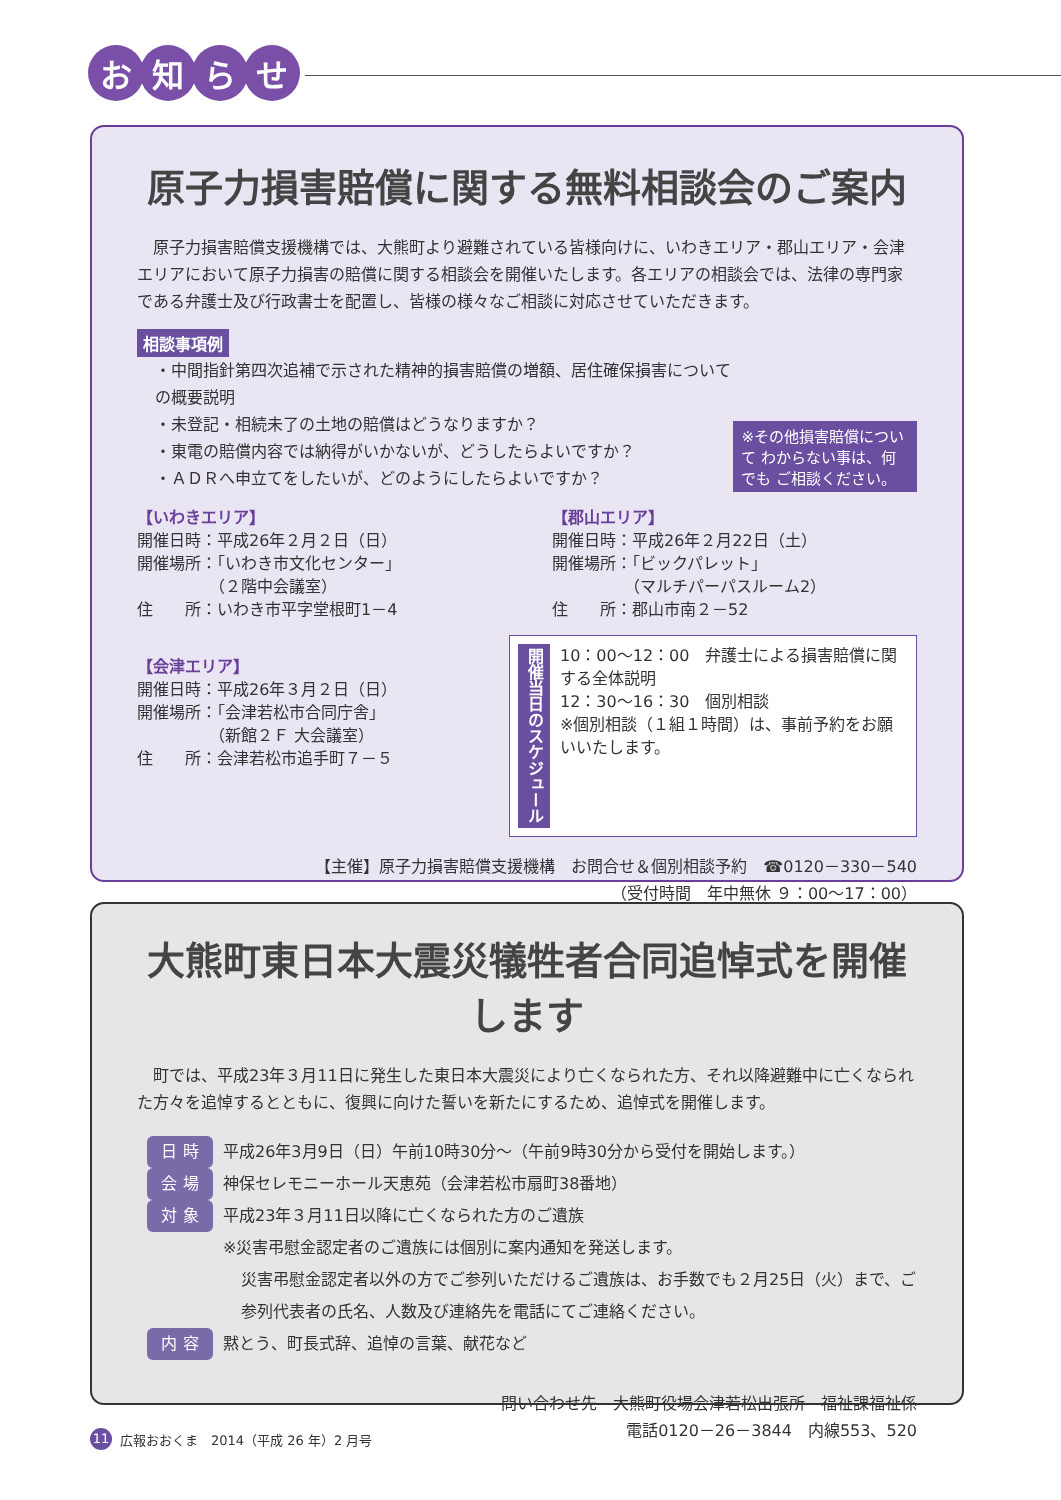お知らせ
原子力損害賠償に関する無料相談会のご案内
　原子力損害賠償支援機構では、大熊町より避難されている皆様向けに、いわきエリア・郡山エリア・会津エリアにおいて原子力損害の賠償に関する相談会を開催いたします。各エリアの相談会では、法律の専門家である弁護士及び行政書士を配置し、皆様の様々なご相談に対応させていただきます。
相談事項例
・中間指針第四次追補で示された精神的損害賠償の増額、居住確保損害についての概要説明
・未登記・相続未了の土地の賠償はどうなりますか？
・東電の賠償内容では納得がいかないが、どうしたらよいですか？
・ＡＤＲへ申立てをしたいが、どのようにしたらよいですか？
※その他損害賠償について わからない事は、何でも ご相談ください。
【いわきエリア】
開催日時：平成26年２月２日（日）
開催場所：「いわき市文化センター」
　　　　　（２階中会議室）
住　　所：いわき市平字堂根町1－4
【郡山エリア】
開催日時：平成26年２月22日（土）
開催場所：「ビックパレット」
　　　　　（マルチパーパスルーム2）
住　　所：郡山市南２－52
【会津エリア】
開催日時：平成26年３月２日（日）
開催場所：「会津若松市合同庁舎」
　　　　　（新館２Ｆ 大会議室）
住　　所：会津若松市追手町７－５
開催当日のスケジュール
10：00～12：00　弁護士による損害賠償に関する全体説明
12：30～16：30　個別相談
※個別相談（１組１時間）は、事前予約をお願いいたします。
【主催】原子力損害賠償支援機構　お問合せ＆個別相談予約　☎0120－330－540
（受付時間　年中無休 ９：00～17：00）
大熊町東日本大震災犠牲者合同追悼式を開催します
　町では、平成23年３月11日に発生した東日本大震災により亡くなられた方、それ以降避難中に亡くなられた方々を追悼するとともに、復興に向けた誓いを新たにするため、追悼式を開催します。
日 時 平成26年3月9日（日）午前10時30分～（午前9時30分から受付を開始します。）
会 場 神保セレモニーホール天恵苑（会津若松市扇町38番地）
対 象 平成23年３月11日以降に亡くなられた方のご遺族
※災害弔慰金認定者のご遺族には個別に案内通知を発送します。
災害弔慰金認定者以外の方でご参列いただけるご遺族は、お手数でも２月25日（火）まで、ご参列代表者の氏名、人数及び連絡先を電話にてご連絡ください。
内 容 黙とう、町長式辞、追悼の言葉、献花など
問い合わせ先　大熊町役場会津若松出張所　福祉課福祉係
電話0120－26－3844　内線553、520
11 広報おおくま　2014（平成 26 年）2 月号